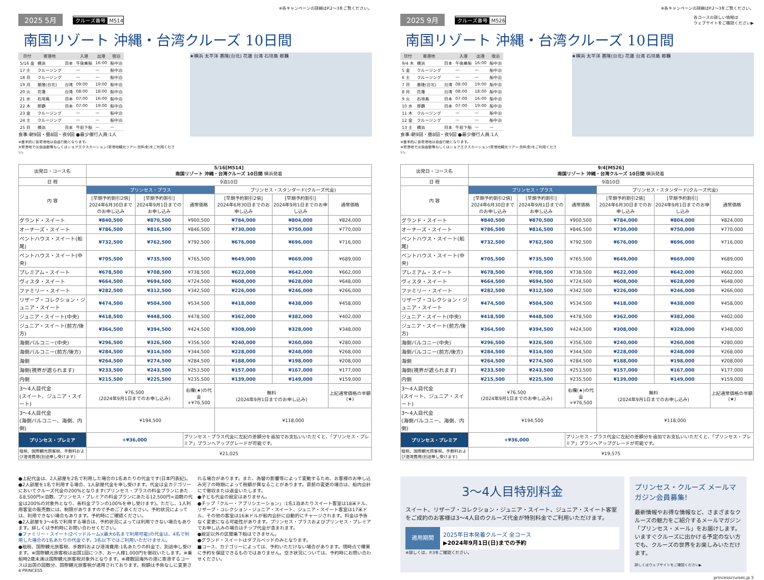※各キャンペーンの詳細はP.2〜3をご覧ください。
2025 5月 クルーズ番号 M514
南国リゾート 沖縄・台湾クルーズ 10日間
| 日付 | 寄港地 | | 入港 | 出港 | 宿泊 |
| --- | --- | --- | --- | --- | --- |
| 5/16 金 | 横浜 | 日本 | 午後乗船 | 16:00 | 船中泊 |
| 17 土 | クルージング | | — | — | 船中泊 |
| 18 日 | クルージング | | — | — | 船中泊 |
| 19 月 | 基隆(台北) | 台湾 | 09:00 | 19:00 | 船中泊 |
| 20 火 | 花蓮 | 台湾 | 08:00 | 18:00 | 船中泊 |
| 21 水 | 石垣島 | 日本 | 07:00 | 16:00 | 船中泊 |
| 22 木 | 那覇 | 日本 | 07:00 | 19:00 | 船中泊 |
| 23 金 | クルージング | | — | — | 船中泊 |
| 24 土 | クルージング | | — | — | 船中泊 |
| 25 日 | 横浜 | 日本 | 午前下船 | — | — |
食事:朝9回・昼8回・夜9回 ●最少催行人員:1人
※基本的に各寄港地は自由行動となります。
※寄港地では自由散策もしくはショアエクスカーション(寄港地観光ツアー:別料金)をご利用ください。
★横浜 太平洋 基隆(台北) 花蓮 台湾 石垣島 那覇
| 出発日・コース名 | 5/16[M514] 南国リゾート 沖縄・台湾クルーズ 10日間 横浜発着 | | | | | |
| 日 程 | 9泊10日 | | | | | |
| 内 容 | プリンセス・プラス | | | プリンセス・スタンダード(クルーズ代金) | | |
| | [早期予約割引2倍] 2024年6月30日までのお申し込み | [早期予約割引] 2024年9月1日までのお申し込み | 通常価格 | [早期予約割引2倍] 2024年6月30日までのお申し込み | [早期予約割引] 2024年9月1日までのお申し込み | 通常価格 |
| グランド・スイート | ¥840,500 | ¥870,500 | ¥900,500 | ¥784,000 | ¥804,000 | ¥824,000 |
| オーナーズ・スイート | ¥786,500 | ¥816,500 | ¥846,500 | ¥730,000 | ¥750,000 | ¥770,000 |
| ペントハウス・スイート(船尾) | ¥732,500 | ¥762,500 | ¥792,500 | ¥676,000 | ¥696,000 | ¥716,000 |
| ペントハウス・スイート(中央) | ¥705,500 | ¥735,500 | ¥765,500 | ¥649,000 | ¥669,000 | ¥689,000 |
| プレミアム・スイート | ¥678,500 | ¥708,500 | ¥738,500 | ¥622,000 | ¥642,000 | ¥662,000 |
| ヴィスタ・スイート | ¥664,500 | ¥694,500 | ¥724,500 | ¥608,000 | ¥628,000 | ¥648,000 |
| ファミリー・スイート | ¥282,500 | ¥312,500 | ¥342,500 | ¥226,000 | ¥246,000 | ¥266,000 |
| リザーブ・コレクション・ジュニア・スイート | ¥474,500 | ¥504,500 | ¥534,500 | ¥418,000 | ¥438,000 | ¥458,000 |
| ジュニア・スイート(中央) | ¥418,500 | ¥448,500 | ¥478,500 | ¥362,000 | ¥382,000 | ¥402,000 |
| ジュニア・スイート(前方/後方) | ¥364,500 | ¥394,500 | ¥424,500 | ¥308,000 | ¥328,000 | ¥348,000 |
| 海側バルコニー(中央) | ¥296,500 | ¥326,500 | ¥356,500 | ¥240,000 | ¥260,000 | ¥280,000 |
| 海側バルコニー(前方/後方) | ¥284,500 | ¥314,500 | ¥344,500 | ¥228,000 | ¥248,000 | ¥268,000 |
| 海側 | ¥264,500 | ¥274,500 | ¥284,500 | ¥188,000 | ¥198,000 | ¥208,000 |
| 海側(視界が遮られます) | ¥233,500 | ¥243,500 | ¥253,500 | ¥157,000 | ¥167,000 | ¥177,000 |
| 内側 | ¥215,500 | ¥225,500 | ¥235,500 | ¥139,000 | ¥149,000 | ¥159,000 |
| 3〜4人目代金 (スイート、ジュニア・スイート) | ¥76,500 (2024年9月1日までのお申し込み) | | 右欄(★)の代金 +¥76,500 | 無料 (2024年9月1日までのお申し込み) | | 上記通常価格の半額(★) |
| 3〜4人目代金 (海側バルコニー、海側、内側) | ¥194,500 | | | ¥118,000 | | |
| プリンセス・プレミア | +¥36,000 | | プリンセス・プラス代金に左記の差額分を追加でお支払いいただくと、「プリンセス・プレミア」プランへアップグレードが可能です。 | | | |
| 租税、国際観光旅客税、手数料および港湾費用(別途申し受けます) | ¥21,025 | | | | | |
●上記代金は、2人部屋を2名で利用した場合の1名あたりの代金です(日本円表記)。
●2人部屋を1名で利用する場合、1人部屋代金を申し受けます。代金は全カテゴリーにおいてクルーズ代金の200%となります(プリンセス・プラスの料金プランにあたる8,500円×泊数、プリンセス・プレミアの料金プランにあたる12,500円×泊数の代金は200%の対象外となり、各料金プランの100%を申し受けます)。ただし、1人利用客室の販売数には、制限がありますので予めご了承ください。予約状況によっては、利用できない場合もあります。予約時にご確認ください。
●2人部屋を3〜4名で利用する場合は、予約状況によっては利用できない場合もあります。詳しくは予約時にお問い合わせください。
●ファミリー・スイート(2ベッドルーム)(最大6名まで利用可能)の代金は、4名で利用した場合の1名あたりの代金です。3名以下ではご利用いただけません。
●租税、国際観光旅客税、手数料および港湾費用:1名あたりの料金で、別途申し受けます。※国際観光旅客税は出国1回につき、お一人様1,000円を徴収いたします。※乗船時2歳未満は国際観光旅客税対象外となります。※複数回海外の港に寄港するコースは出国の回数分、国際観光旅客税が適用されております。税額は予告なしに変更される場合があります。また、為替の影響等によって変動するため、お客様のお申し込み完了の時期によって税額が異なることがあります。直前の変更の場合は、船内会計にて徴収または返金いたします。
●子ども代金の設定はありません。
●チップ「クルー・アプリシエーション」:1名1泊あたりスイート客室は18米ドル、リザーブ・コレクション・ジュニア・スイート、ジュニア・スイート客室は17米ドル、その他の客室は16米ドルが船内会計に自動的にチャージされます。料金は予告なく変更になる可能性があります。プリンセス・プラスおよびプリンセス・プレミアでお申し込みの場合はチップ代金が含まれます。
●設定以外の区間乗下船はできません。
●グランド・スイートはダブルベッドのみとなります。
■コース、カテゴリーによっては、予約いただけない場合があります。現時点で確実に予約を保証できるものではありません。空き状況については、予約時にお問い合わせください。
4 PRINCESS
※各キャンペーンの詳細はP.2〜3をご覧ください。
2025 9月 クルーズ番号 M526 各コースの詳しい情報は
ウェブサイトをご確認ください▶
南国リゾート 沖縄・台湾クルーズ 10日間
| 日付 | 寄港地 | | 入港 | 出港 | 宿泊 |
| --- | --- | --- | --- | --- | --- |
| 9/4 木 | 横浜 | 日本 | 午後乗船 | 16:00 | 船中泊 |
| 5 金 | クルージング | | — | — | 船中泊 |
| 6 土 | クルージング | | — | — | 船中泊 |
| 7 日 | 基隆(台北) | 台湾 | 08:00 | 19:00 | 船中泊 |
| 8 月 | 花蓮 | 台湾 | 08:00 | 18:00 | 船中泊 |
| 9 火 | 石垣島 | 日本 | 07:00 | 16:00 | 船中泊 |
| 10 水 | 那覇 | 日本 | 07:00 | 19:00 | 船中泊 |
| 11 木 | クルージング | | — | — | 船中泊 |
| 12 金 | クルージング | | — | — | 船中泊 |
| 13 土 | 横浜 | 日本 | 午前下船 | — | — |
食事:朝9回・昼8回・夜9回 ●最少催行人員:1人
※基本的に各寄港地は自由行動となります。
※寄港地では自由散策もしくはショアエクスカーション(寄港地観光ツアー:別料金)をご利用ください。
★横浜 太平洋 基隆(台北) 花蓮 台湾 石垣島 那覇
| 出発日・コース名 | 9/4[M526] 南国リゾート 沖縄・台湾クルーズ 10日間 横浜発着 | | | | | |
| 日 程 | 9泊10日 | | | | | |
| 内 容 | プリンセス・プラス | | | プリンセス・スタンダード(クルーズ代金) | | |
| | [早期予約割引2倍] 2024年6月30日までのお申し込み | [早期予約割引] 2024年9月1日までのお申し込み | 通常価格 | [早期予約割引2倍] 2024年6月30日までのお申し込み | [早期予約割引] 2024年9月1日までのお申し込み | 通常価格 |
| グランド・スイート | ¥840,500 | ¥870,500 | ¥900,500 | ¥784,000 | ¥804,000 | ¥824,000 |
| オーナーズ・スイート | ¥786,500 | ¥816,500 | ¥846,500 | ¥730,000 | ¥750,000 | ¥770,000 |
| ペントハウス・スイート(船尾) | ¥732,500 | ¥762,500 | ¥792,500 | ¥676,000 | ¥696,000 | ¥716,000 |
| ペントハウス・スイート(中央) | ¥705,500 | ¥735,500 | ¥765,500 | ¥649,000 | ¥669,000 | ¥689,000 |
| プレミアム・スイート | ¥678,500 | ¥708,500 | ¥738,500 | ¥622,000 | ¥642,000 | ¥662,000 |
| ヴィスタ・スイート | ¥664,500 | ¥694,500 | ¥724,500 | ¥608,000 | ¥628,000 | ¥648,000 |
| ファミリー・スイート | ¥282,500 | ¥312,500 | ¥342,500 | ¥226,000 | ¥246,000 | ¥266,000 |
| リザーブ・コレクション・ジュニア・スイート | ¥474,500 | ¥504,500 | ¥534,500 | ¥418,000 | ¥438,000 | ¥458,000 |
| ジュニア・スイート(中央) | ¥418,500 | ¥448,500 | ¥478,500 | ¥362,000 | ¥382,000 | ¥402,000 |
| ジュニア・スイート(前方/後方) | ¥364,500 | ¥394,500 | ¥424,500 | ¥308,000 | ¥328,000 | ¥348,000 |
| 海側バルコニー(中央) | ¥296,500 | ¥326,500 | ¥356,500 | ¥240,000 | ¥260,000 | ¥280,000 |
| 海側バルコニー(前方/後方) | ¥284,500 | ¥314,500 | ¥344,500 | ¥228,000 | ¥248,000 | ¥268,000 |
| 海側 | ¥264,500 | ¥274,500 | ¥284,500 | ¥188,000 | ¥198,000 | ¥208,000 |
| 海側(視界が遮られます) | ¥233,500 | ¥243,500 | ¥253,500 | ¥157,000 | ¥167,000 | ¥177,000 |
| 内側 | ¥215,500 | ¥225,500 | ¥235,500 | ¥139,000 | ¥149,000 | ¥159,000 |
| 3〜4人目代金 (スイート、ジュニア・スイート) | ¥76,500 (2024年9月1日までのお申し込み) | | 右欄(★)の代金 +¥76,500 | 無料 (2024年9月1日までのお申し込み) | | 上記通常価格の半額(★) |
| 3〜4人目代金 (海側バルコニー、海側、内側) | ¥194,500 | | | ¥118,000 | | |
| プリンセス・プレミア | +¥36,000 | | プリンセス・プラス代金に左記の差額分を追加でお支払いいただくと、「プリンセス・プレミア」プランへアップグレードが可能です。 | | | |
| 租税、国際観光旅客税、手数料および港湾費用(別途申し受けます) | ¥19,575 | | | | | |
3〜4人目特別料金
スイート、リザーブ・コレクション・ジュニア・スイート、ジュニア・スイート客室をご成約のお客様は3〜4人目のクルーズ代金が特別料金でご利用いただけます。
適用期間 2025年日本発着クルーズ 全コース
▶2024年9月1日(日)までの予約
※詳しくは、P.3をご確認ください。
プリンセス・クルーズ メールマガジン会員募集!
最新情報やお得な情報など、さまざまなクルーズの魅力をご紹介するメールマガジン「プリンセス・メール」をお届けします。いますぐクルーズに出かける予定のない方でも、クルーズの世界をお楽しみいただけます。
詳しくはウェブサイトをご確認ください▶
princesscruises.jp 5